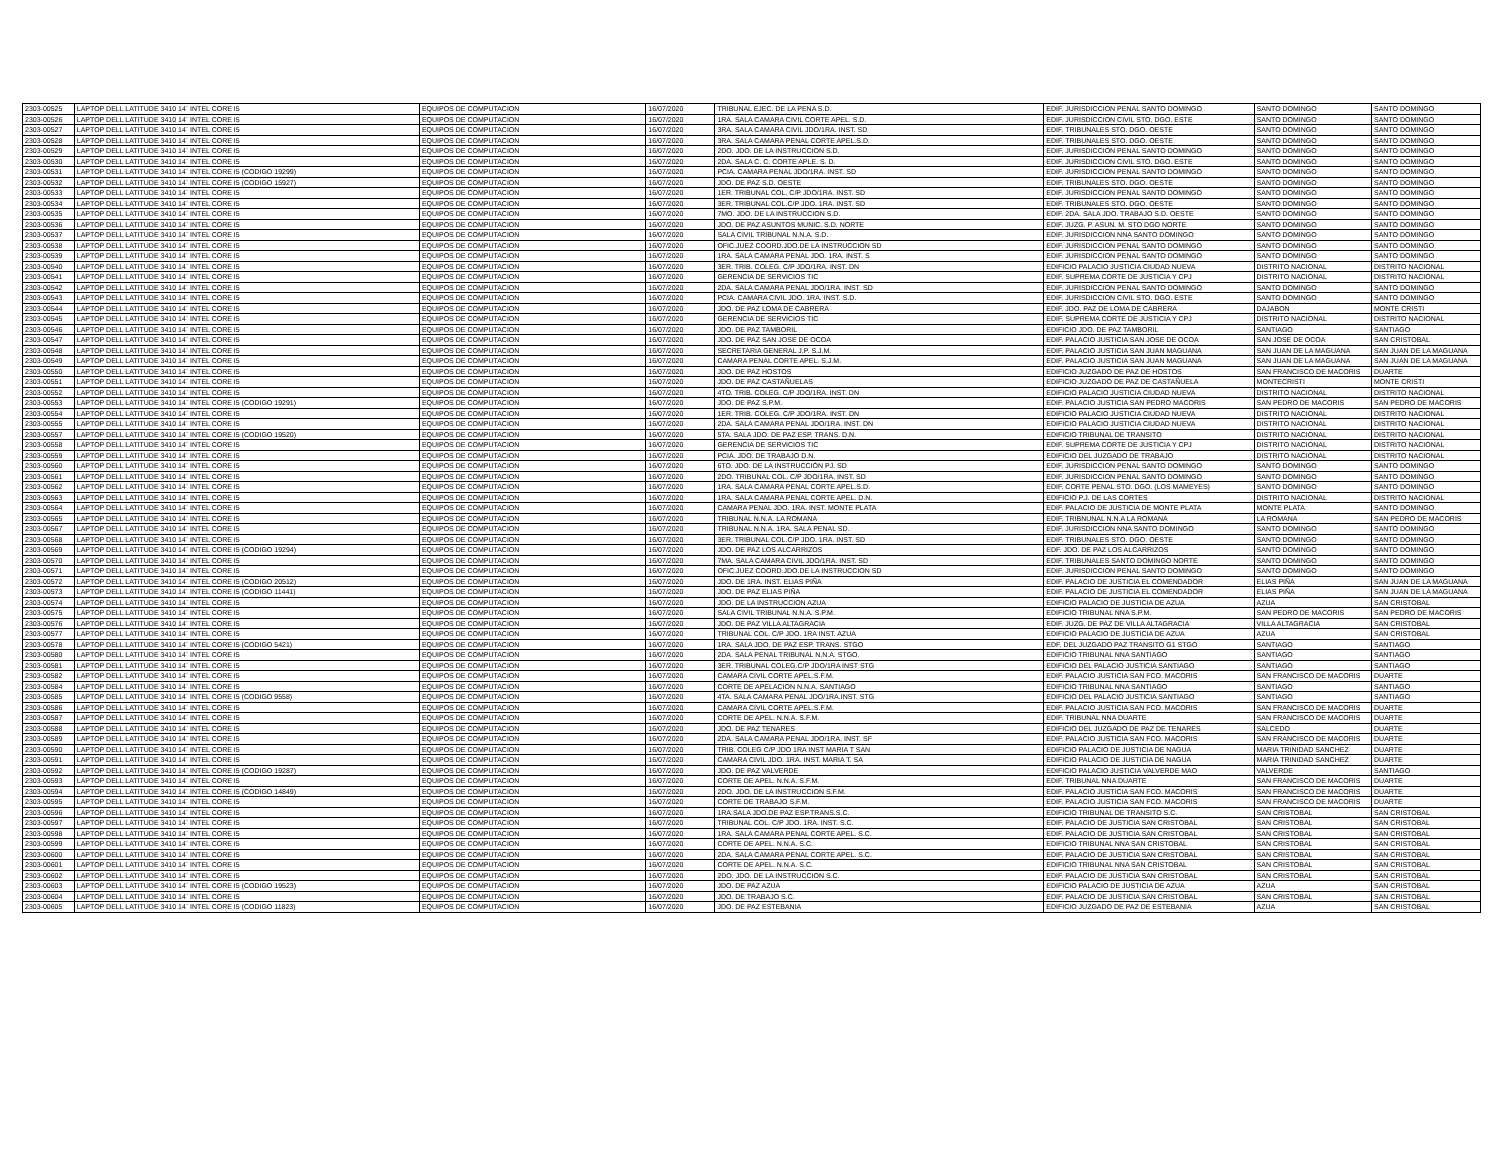| 2303-00525 | LAPTOP DELL LATITUDE 3410 14¨ INTEL CORE I5 | EQUIPOS DE COMPUTACION | 16/07/2020 | TRIBUNAL EJEC. DE LA PENA S.D. | EDIF. JURISDICCION PENAL SANTO DOMINGO | SANTO DOMINGO | SANTO DOMINGO |
| 2303-00526 | LAPTOP DELL LATITUDE 3410 14¨ INTEL CORE I5 | EQUIPOS DE COMPUTACION | 16/07/2020 | 1RA. SALA CAMARA CIVIL CORTE APEL. S.D. | EDIF. JURISDICCION CIVIL STO. DGO. ESTE | SANTO DOMINGO | SANTO DOMINGO |
| 2303-00527 | LAPTOP DELL LATITUDE 3410 14¨ INTEL CORE I5 | EQUIPOS DE COMPUTACION | 16/07/2020 | 3RA. SALA CAMARA CIVIL JDO/1RA. INST. SD | EDIF. TRIBUNALES STO. DGO. OESTE | SANTO DOMINGO | SANTO DOMINGO |
| 2303-00528 | LAPTOP DELL LATITUDE 3410 14¨ INTEL CORE I5 | EQUIPOS DE COMPUTACION | 16/07/2020 | 3RA. SALA CAMARA PENAL CORTE APEL.S.D. | EDIF. TRIBUNALES STO. DGO. OESTE | SANTO DOMINGO | SANTO DOMINGO |
| 2303-00529 | LAPTOP DELL LATITUDE 3410 14¨ INTEL CORE I5 | EQUIPOS DE COMPUTACION | 16/07/2020 | 2DO. JDO. DE LA INSTRUCCION S.D. | EDIF. JURISDICCION PENAL SANTO DOMINGO | SANTO DOMINGO | SANTO DOMINGO |
| 2303-00530 | LAPTOP DELL LATITUDE 3410 14¨ INTEL CORE I5 | EQUIPOS DE COMPUTACION | 16/07/2020 | 2DA. SALA C. C. CORTE APLE. S. D. | EDIF. JURISDICCION CIVIL STO. DGO. ESTE | SANTO DOMINGO | SANTO DOMINGO |
| 2303-00531 | LAPTOP DELL LATITUDE 3410 14¨ INTEL CORE I5 (CODIGO 19299) | EQUIPOS DE COMPUTACION | 16/07/2020 | PCIA. CAMARA PENAL JDO/1RA. INST. SD | EDIF. JURISDICCION PENAL SANTO DOMINGO | SANTO DOMINGO | SANTO DOMINGO |
| 2303-00532 | LAPTOP DELL LATITUDE 3410 14¨ INTEL CORE I5 (CODIGO 15927) | EQUIPOS DE COMPUTACION | 16/07/2020 | JDO. DE PAZ S.D. OESTE | EDIF. TRIBUNALES STO. DGO. OESTE | SANTO DOMINGO | SANTO DOMINGO |
| 2303-00533 | LAPTOP DELL LATITUDE 3410 14¨ INTEL CORE I5 | EQUIPOS DE COMPUTACION | 16/07/2020 | 1ER. TRIBUNAL COL. C/P JDO/1RA. INST. SD | EDIF. JURISDICCION PENAL SANTO DOMINGO | SANTO DOMINGO | SANTO DOMINGO |
| 2303-00534 | LAPTOP DELL LATITUDE 3410 14¨ INTEL CORE I5 | EQUIPOS DE COMPUTACION | 16/07/2020 | 3ER. TRIBUNAL COL.C/P JDO. 1RA. INST. SD | EDIF. TRIBUNALES STO. DGO. OESTE | SANTO DOMINGO | SANTO DOMINGO |
| 2303-00535 | LAPTOP DELL LATITUDE 3410 14¨ INTEL CORE I5 | EQUIPOS DE COMPUTACION | 16/07/2020 | 7MO. JDO. DE LA INSTRUCCION S.D. | EDIF. 2DA. SALA JDO. TRABAJO S.D. OESTE | SANTO DOMINGO | SANTO DOMINGO |
| 2303-00536 | LAPTOP DELL LATITUDE 3410 14¨ INTEL CORE I5 | EQUIPOS DE COMPUTACION | 16/07/2020 | JDO. DE PAZ ASUNTOS MUNIC. S.D. NORTE | EDIF. JUZG. P. ASUN. M. STO DGO NORTE | SANTO DOMINGO | SANTO DOMINGO |
| 2303-00537 | LAPTOP DELL LATITUDE 3410 14¨ INTEL CORE I5 | EQUIPOS DE COMPUTACION | 16/07/2020 | SALA CIVIL TRIBUNAL N.N.A. S.D. | EDIF. JURISDICCION NNA SANTO DOMINGO | SANTO DOMINGO | SANTO DOMINGO |
| 2303-00538 | LAPTOP DELL LATITUDE 3410 14¨ INTEL CORE I5 | EQUIPOS DE COMPUTACION | 16/07/2020 | OFIC.JUEZ COORD.JDO.DE LA INSTRUCCION SD | EDIF. JURISDICCION PENAL SANTO DOMINGO | SANTO DOMINGO | SANTO DOMINGO |
| 2303-00539 | LAPTOP DELL LATITUDE 3410 14¨ INTEL CORE I5 | EQUIPOS DE COMPUTACION | 16/07/2020 | 1RA. SALA CAMARA PENAL JDO. 1RA. INST. S | EDIF. JURISDICCION PENAL SANTO DOMINGO | SANTO DOMINGO | SANTO DOMINGO |
| 2303-00540 | LAPTOP DELL LATITUDE 3410 14¨ INTEL CORE I5 | EQUIPOS DE COMPUTACION | 16/07/2020 | 3ER. TRIB. COLEG. C/P JDO/1RA. INST. DN | EDIFICIO PALACIO JUSTICIA CIUDAD NUEVA | DISTRITO NACIONAL | DISTRITO NACIONAL |
| 2303-00541 | LAPTOP DELL LATITUDE 3410 14¨ INTEL CORE I5 | EQUIPOS DE COMPUTACION | 16/07/2020 | GERENCIA DE SERVICIOS TIC | EDIF. SUPREMA CORTE DE JUSTICIA Y CPJ | DISTRITO NACIONAL | DISTRITO NACIONAL |
| 2303-00542 | LAPTOP DELL LATITUDE 3410 14¨ INTEL CORE I5 | EQUIPOS DE COMPUTACION | 16/07/2020 | 2DA. SALA CAMARA PENAL JDO/1RA. INST. SD | EDIF. JURISDICCION PENAL SANTO DOMINGO | SANTO DOMINGO | SANTO DOMINGO |
| 2303-00543 | LAPTOP DELL LATITUDE 3410 14¨ INTEL CORE I5 | EQUIPOS DE COMPUTACION | 16/07/2020 | PCIA. CAMARA CIVIL JDO. 1RA. INST. S.D. | EDIF. JURISDICCION CIVIL STO. DGO. ESTE | SANTO DOMINGO | SANTO DOMINGO |
| 2303-00544 | LAPTOP DELL LATITUDE 3410 14¨ INTEL CORE I5 | EQUIPOS DE COMPUTACION | 16/07/2020 | JDO. DE PAZ LOMA DE CABRERA | EDIF. JDO. PAZ DE LOMA DE CABRERA | DAJABON | MONTE CRISTI |
| 2303-00545 | LAPTOP DELL LATITUDE 3410 14¨ INTEL CORE I5 | EQUIPOS DE COMPUTACION | 16/07/2020 | GERENCIA DE SERVICIOS TIC | EDIF. SUPREMA CORTE DE JUSTICIA Y CPJ | DISTRITO NACIONAL | DISTRITO NACIONAL |
| 2303-00546 | LAPTOP DELL LATITUDE 3410 14¨ INTEL CORE I5 | EQUIPOS DE COMPUTACION | 16/07/2020 | JDO. DE PAZ TAMBORIL | EDIFICIO JDO. DE PAZ TAMBORIL | SANTIAGO | SANTIAGO |
| 2303-00547 | LAPTOP DELL LATITUDE 3410 14¨ INTEL CORE I5 | EQUIPOS DE COMPUTACION | 16/07/2020 | JDO. DE PAZ SAN JOSE DE OCOA | EDIF. PALACIO JUSTICIA SAN JOSE DE OCOA | SAN JOSE DE OCOA | SAN CRISTOBAL |
| 2303-00548 | LAPTOP DELL LATITUDE 3410 14¨ INTEL CORE I5 | EQUIPOS DE COMPUTACION | 16/07/2020 | SECRETARIA GENERAL J.P. S.J.M. | EDIF. PALACIO JUSTICIA SAN JUAN MAGUANA | SAN JUAN DE LA MAGUANA | SAN JUAN DE LA MAGUANA |
| 2303-00549 | LAPTOP DELL LATITUDE 3410 14¨ INTEL CORE I5 | EQUIPOS DE COMPUTACION | 16/07/2020 | CAMARA PENAL CORTE APEL. S.J.M. | EDIF. PALACIO JUSTICIA SAN JUAN MAGUANA | SAN JUAN DE LA MAGUANA | SAN JUAN DE LA MAGUANA |
| 2303-00550 | LAPTOP DELL LATITUDE 3410 14¨ INTEL CORE I5 | EQUIPOS DE COMPUTACION | 16/07/2020 | JDO. DE PAZ HOSTOS | EDIFICIO JUZGADO DE PAZ DE HOSTOS | SAN FRANCISCO DE MACORIS | DUARTE |
| 2303-00551 | LAPTOP DELL LATITUDE 3410 14¨ INTEL CORE I5 | EQUIPOS DE COMPUTACION | 16/07/2020 | JDO. DE PAZ CASTAÑUELAS | EDIFICIO JUZGADO DE PAZ DE CASTAÑUELA | MONTECRISTI | MONTE CRISTI |
| 2303-00552 | LAPTOP DELL LATITUDE 3410 14¨ INTEL CORE I5 | EQUIPOS DE COMPUTACION | 16/07/2020 | 4TO. TRIB. COLEG. C/P JDO/1RA. INST. DN | EDIFICIO PALACIO JUSTICIA CIUDAD NUEVA | DISTRITO NACIONAL | DISTRITO NACIONAL |
| 2303-00553 | LAPTOP DELL LATITUDE 3410 14¨ INTEL CORE I5 (CODIGO 19291) | EQUIPOS DE COMPUTACION | 16/07/2020 | JDO. DE PAZ S.P.M. | EDIF. PALACIO JUSTICIA SAN PEDRO MACORIS | SAN PEDRO DE MACORIS | SAN PEDRO DE MACORIS |
| 2303-00554 | LAPTOP DELL LATITUDE 3410 14¨ INTEL CORE I5 | EQUIPOS DE COMPUTACION | 16/07/2020 | 1ER. TRIB. COLEG. C/P JDO/1RA. INST. DN | EDIFICIO PALACIO JUSTICIA CIUDAD NUEVA | DISTRITO NACIONAL | DISTRITO NACIONAL |
| 2303-00555 | LAPTOP DELL LATITUDE 3410 14¨ INTEL CORE I5 | EQUIPOS DE COMPUTACION | 16/07/2020 | 2DA. SALA CAMARA PENAL JDO/1RA. INST. DN | EDIFICIO PALACIO JUSTICIA CIUDAD NUEVA | DISTRITO NACIONAL | DISTRITO NACIONAL |
| 2303-00557 | LAPTOP DELL LATITUDE 3410 14¨ INTEL CORE I5 (CODIGO 19520) | EQUIPOS DE COMPUTACION | 16/07/2020 | 5TA. SALA JDO. DE PAZ ESP. TRANS. D.N. | EDIFICIO TRIBUNAL DE TRANSITO | DISTRITO NACIONAL | DISTRITO NACIONAL |
| 2303-00558 | LAPTOP DELL LATITUDE 3410 14¨ INTEL CORE I5 | EQUIPOS DE COMPUTACION | 16/07/2020 | GERENCIA DE SERVICIOS TIC | EDIF. SUPREMA CORTE DE JUSTICIA Y CPJ | DISTRITO NACIONAL | DISTRITO NACIONAL |
| 2303-00559 | LAPTOP DELL LATITUDE 3410 14¨ INTEL CORE I5 | EQUIPOS DE COMPUTACION | 16/07/2020 | PCIA. JDO. DE TRABAJO D.N. | EDIFICIO DEL JUZGADO DE TRABAJO | DISTRITO NACIONAL | DISTRITO NACIONAL |
| 2303-00560 | LAPTOP DELL LATITUDE 3410 14¨ INTEL CORE I5 | EQUIPOS DE COMPUTACION | 16/07/2020 | 6TO. JDO. DE LA INSTRUCCIÓN PJ. SD | EDIF. JURISDICCION PENAL SANTO DOMINGO | SANTO DOMINGO | SANTO DOMINGO |
| 2303-00561 | LAPTOP DELL LATITUDE 3410 14¨ INTEL CORE I5 | EQUIPOS DE COMPUTACION | 16/07/2020 | 2DO. TRIBUNAL COL. C/P JDO/1RA. INST. SD | EDIF. JURISDICCION PENAL SANTO DOMINGO | SANTO DOMINGO | SANTO DOMINGO |
| 2303-00562 | LAPTOP DELL LATITUDE 3410 14¨ INTEL CORE I5 | EQUIPOS DE COMPUTACION | 16/07/2020 | 1RA. SALA CAMARA PENAL CORTE APEL.S.D. | EDIF. CORTE PENAL STO. DGO. (LOS MAMEYES) | SANTO DOMINGO | SANTO DOMINGO |
| 2303-00563 | LAPTOP DELL LATITUDE 3410 14¨ INTEL CORE I5 | EQUIPOS DE COMPUTACION | 16/07/2020 | 1RA. SALA CAMARA PENAL CORTE APEL. D.N. | EDIFICIO P.J. DE LAS CORTES | DISTRITO NACIONAL | DISTRITO NACIONAL |
| 2303-00564 | LAPTOP DELL LATITUDE 3410 14¨ INTEL CORE I5 | EQUIPOS DE COMPUTACION | 16/07/2020 | CAMARA PENAL JDO. 1RA. INST. MONTE PLATA | EDIF. PALACIO DE JUSTICIA DE MONTE PLATA | MONTE PLATA | SANTO DOMINGO |
| 2303-00565 | LAPTOP DELL LATITUDE 3410 14¨ INTEL CORE I5 | EQUIPOS DE COMPUTACION | 16/07/2020 | TRIBUNAL N.N.A. LA ROMANA | EDIF. TRIBNUNAL N.N.A LA ROMANA | LA ROMANA | SAN PEDRO DE MACORIS |
| 2303-00567 | LAPTOP DELL LATITUDE 3410 14¨ INTEL CORE I5 | EQUIPOS DE COMPUTACION | 16/07/2020 | TRIBUNAL N.N.A. 1RA. SALA PENAL SD. | EDIF. JURISDICCION NNA SANTO DOMINGO | SANTO DOMINGO | SANTO DOMINGO |
| 2303-00568 | LAPTOP DELL LATITUDE 3410 14¨ INTEL CORE I5 | EQUIPOS DE COMPUTACION | 16/07/2020 | 3ER. TRIBUNAL COL.C/P JDO. 1RA. INST. SD | EDIF. TRIBUNALES STO. DGO. OESTE | SANTO DOMINGO | SANTO DOMINGO |
| 2303-00569 | LAPTOP DELL LATITUDE 3410 14¨ INTEL CORE I5 (CODIGO 19294) | EQUIPOS DE COMPUTACION | 16/07/2020 | JDO. DE PAZ LOS ALCARRIZOS | EDF. JDO. DE PAZ LOS ALCARRIZOS | SANTO DOMINGO | SANTO DOMINGO |
| 2303-00570 | LAPTOP DELL LATITUDE 3410 14¨ INTEL CORE I5 | EQUIPOS DE COMPUTACION | 16/07/2020 | 7MA. SALA CAMARA CIVIL JDO/1RA. INST. SD | EDIF. TRIBUNALES SANTO DOMINGO NORTE | SANTO DOMINGO | SANTO DOMINGO |
| 2303-00571 | LAPTOP DELL LATITUDE 3410 14¨ INTEL CORE I5 | EQUIPOS DE COMPUTACION | 16/07/2020 | OFIC.JUEZ COORD.JDO.DE LA INSTRUCCION SD | EDIF. JURISDICCION PENAL SANTO DOMINGO | SANTO DOMINGO | SANTO DOMINGO |
| 2303-00572 | LAPTOP DELL LATITUDE 3410 14¨ INTEL CORE I5 (CODIGO 20512) | EQUIPOS DE COMPUTACION | 16/07/2020 | JDO. DE 1RA. INST. ELIAS PIÑA | EDIF. PALACIO DE JUSTICIA EL COMENDADOR | ELIAS PIÑA | SAN JUAN DE LA MAGUANA |
| 2303-00573 | LAPTOP DELL LATITUDE 3410 14¨ INTEL CORE I5 (CODIGO 11441) | EQUIPOS DE COMPUTACION | 16/07/2020 | JDO. DE PAZ ELIAS PIÑA | EDIF. PALACIO DE JUSTICIA EL COMENDADOR | ELIAS PIÑA | SAN JUAN DE LA MAGUANA |
| 2303-00574 | LAPTOP DELL LATITUDE 3410 14¨ INTEL CORE I5 | EQUIPOS DE COMPUTACION | 16/07/2020 | JDO. DE LA INSTRUCCION AZUA | EDIFICIO PALACIO DE JUSTICIA DE AZUA | AZUA | SAN CRISTOBAL |
| 2303-00575 | LAPTOP DELL LATITUDE 3410 14¨ INTEL CORE I5 | EQUIPOS DE COMPUTACION | 16/07/2020 | SALA CIVIL TRIBUNAL N.N.A. S.P.M. | EDIFICIO TRIBUNAL NNA S.P.M. | SAN PEDRO DE MACORIS | SAN PEDRO DE MACORIS |
| 2303-00576 | LAPTOP DELL LATITUDE 3410 14¨ INTEL CORE I5 | EQUIPOS DE COMPUTACION | 16/07/2020 | JDO. DE PAZ VILLA ALTAGRACIA | EDIF. JUZG. DE PAZ DE VILLA ALTAGRACIA | VILLA ALTAGRACIA | SAN CRISTOBAL |
| 2303-00577 | LAPTOP DELL LATITUDE 3410 14¨ INTEL CORE I5 | EQUIPOS DE COMPUTACION | 16/07/2020 | TRIBUNAL COL. C/P JDO. 1RA INST. AZUA | EDIFICIO PALACIO DE JUSTICIA DE AZUA | AZUA | SAN CRISTOBAL |
| 2303-00578 | LAPTOP DELL LATITUDE 3410 14¨ INTEL CORE I5 (CODIGO 5421) | EQUIPOS DE COMPUTACION | 16/07/2020 | 1RA. SALA JDO. DE PAZ ESP. TRANS. STGO | EDF. DEL JUZGADO PAZ TRANSITO G1 STGO | SANTIAGO | SANTIAGO |
| 2303-00580 | LAPTOP DELL LATITUDE 3410 14¨ INTEL CORE I5 | EQUIPOS DE COMPUTACION | 16/07/2020 | 2DA. SALA PENAL TRIBUNAL N.N.A. STGO. | EDIFICIO TRIBUNAL NNA SANTIAGO | SANTIAGO | SANTIAGO |
| 2303-00581 | LAPTOP DELL LATITUDE 3410 14¨ INTEL CORE I5 | EQUIPOS DE COMPUTACION | 16/07/2020 | 3ER. TRIBUNAL COLEG.C/P JDO/1RA INST STG | EDIFICIO DEL PALACIO JUSTICIA SANTIAGO | SANTIAGO | SANTIAGO |
| 2303-00582 | LAPTOP DELL LATITUDE 3410 14¨ INTEL CORE I5 | EQUIPOS DE COMPUTACION | 16/07/2020 | CAMARA CIVIL CORTE APEL.S.F.M. | EDIF. PALACIO JUSTICIA SAN FCO. MACORIS | SAN FRANCISCO DE MACORIS | DUARTE |
| 2303-00584 | LAPTOP DELL LATITUDE 3410 14¨ INTEL CORE I5 | EQUIPOS DE COMPUTACION | 16/07/2020 | CORTE DE APELACION N.N.A. SANTIAGO | EDIFICIO TRIBUNAL NNA SANTIAGO | SANTIAGO | SANTIAGO |
| 2303-00585 | LAPTOP DELL LATITUDE 3410 14¨ INTEL CORE I5 (CODIGO 9558) | EQUIPOS DE COMPUTACION | 16/07/2020 | 4TA. SALA CAMARA PENAL JDO/1RA.INST. STG | EDIFICIO DEL PALACIO JUSTICIA SANTIAGO | SANTIAGO | SANTIAGO |
| 2303-00586 | LAPTOP DELL LATITUDE 3410 14¨ INTEL CORE I5 | EQUIPOS DE COMPUTACION | 16/07/2020 | CAMARA CIVIL CORTE APEL.S.F.M. | EDIF. PALACIO JUSTICIA SAN FCO. MACORIS | SAN FRANCISCO DE MACORIS | DUARTE |
| 2303-00587 | LAPTOP DELL LATITUDE 3410 14¨ INTEL CORE I5 | EQUIPOS DE COMPUTACION | 16/07/2020 | CORTE DE APEL. N.N.A. S.F.M. | EDIF. TRIBUNAL NNA DUARTE | SAN FRANCISCO DE MACORIS | DUARTE |
| 2303-00588 | LAPTOP DELL LATITUDE 3410 14¨ INTEL CORE I5 | EQUIPOS DE COMPUTACION | 16/07/2020 | JDO. DE PAZ TENARES | EDIFICIO DEL JUZGADO DE PAZ DE TENARES | SALCEDO | DUARTE |
| 2303-00589 | LAPTOP DELL LATITUDE 3410 14¨ INTEL CORE I5 | EQUIPOS DE COMPUTACION | 16/07/2020 | 2DA. SALA CAMARA PENAL JDO/1RA. INST. SF | EDIF. PALACIO JUSTICIA SAN FCO. MACORIS | SAN FRANCISCO DE MACORIS | DUARTE |
| 2303-00590 | LAPTOP DELL LATITUDE 3410 14¨ INTEL CORE I5 | EQUIPOS DE COMPUTACION | 16/07/2020 | TRIB. COLEG C/P JDO 1RA INST MARIA T SAN | EDIFICIO PALACIO DE JUSTICIA DE NAGUA | MARIA TRINIDAD SANCHEZ | DUARTE |
| 2303-00591 | LAPTOP DELL LATITUDE 3410 14¨ INTEL CORE I5 | EQUIPOS DE COMPUTACION | 16/07/2020 | CAMARA CIVIL JDO. 1RA. INST. MARIA T. SA | EDIFICIO PALACIO DE JUSTICIA DE NAGUA | MARIA TRINIDAD SANCHEZ | DUARTE |
| 2303-00592 | LAPTOP DELL LATITUDE 3410 14¨ INTEL CORE I5 (CODIGO 19287) | EQUIPOS DE COMPUTACION | 16/07/2020 | JDO. DE PAZ VALVERDE | EDIFICIO PALACIO JUSTICIA VALVERDE MAO | VALVERDE | SANTIAGO |
| 2303-00593 | LAPTOP DELL LATITUDE 3410 14¨ INTEL CORE I5 | EQUIPOS DE COMPUTACION | 16/07/2020 | CORTE DE APEL. N.N.A. S.F.M. | EDIF. TRIBUNAL NNA DUARTE | SAN FRANCISCO DE MACORIS | DUARTE |
| 2303-00594 | LAPTOP DELL LATITUDE 3410 14¨ INTEL CORE I5 (CODIGO 14849) | EQUIPOS DE COMPUTACION | 16/07/2020 | 2DO. JDO. DE LA INSTRUCCION S.F.M. | EDIF. PALACIO JUSTICIA SAN FCO. MACORIS | SAN FRANCISCO DE MACORIS | DUARTE |
| 2303-00595 | LAPTOP DELL LATITUDE 3410 14¨ INTEL CORE I5 | EQUIPOS DE COMPUTACION | 16/07/2020 | CORTE DE TRABAJO S.F.M. | EDIF. PALACIO JUSTICIA SAN FCO. MACORIS | SAN FRANCISCO DE MACORIS | DUARTE |
| 2303-00596 | LAPTOP DELL LATITUDE 3410 14¨ INTEL CORE I5 | EQUIPOS DE COMPUTACION | 16/07/2020 | 1RA.SALA JDO.DE PAZ ESP.TRANS.S.C. | EDIFICIO TRIBUNAL DE TRANSITO S.C. | SAN CRISTOBAL | SAN CRISTOBAL |
| 2303-00597 | LAPTOP DELL LATITUDE 3410 14¨ INTEL CORE I5 | EQUIPOS DE COMPUTACION | 16/07/2020 | TRIBUNAL COL. C/P JDO. 1RA. INST. S.C. | EDIF. PALACIO DE JUSTICIA SAN CRISTOBAL | SAN CRISTOBAL | SAN CRISTOBAL |
| 2303-00598 | LAPTOP DELL LATITUDE 3410 14¨ INTEL CORE I5 | EQUIPOS DE COMPUTACION | 16/07/2020 | 1RA. SALA CAMARA PENAL CORTE APEL. S.C. | EDIF. PALACIO DE JUSTICIA SAN CRISTOBAL | SAN CRISTOBAL | SAN CRISTOBAL |
| 2303-00599 | LAPTOP DELL LATITUDE 3410 14¨ INTEL CORE I5 | EQUIPOS DE COMPUTACION | 16/07/2020 | CORTE DE APEL. N.N.A. S.C. | EDIFICIO TRIBUNAL NNA SAN CRISTOBAL | SAN CRISTOBAL | SAN CRISTOBAL |
| 2303-00600 | LAPTOP DELL LATITUDE 3410 14¨ INTEL CORE I5 | EQUIPOS DE COMPUTACION | 16/07/2020 | 2DA. SALA CAMARA PENAL CORTE APEL. S.C. | EDIF. PALACIO DE JUSTICIA SAN CRISTOBAL | SAN CRISTOBAL | SAN CRISTOBAL |
| 2303-00601 | LAPTOP DELL LATITUDE 3410 14¨ INTEL CORE I5 | EQUIPOS DE COMPUTACION | 16/07/2020 | CORTE DE APEL. N.N.A. S.C. | EDIFICIO TRIBUNAL NNA SAN CRISTOBAL | SAN CRISTOBAL | SAN CRISTOBAL |
| 2303-00602 | LAPTOP DELL LATITUDE 3410 14¨ INTEL CORE I5 | EQUIPOS DE COMPUTACION | 16/07/2020 | 2DO. JDO. DE LA INSTRUCCION S.C. | EDIF. PALACIO DE JUSTICIA SAN CRISTOBAL | SAN CRISTOBAL | SAN CRISTOBAL |
| 2303-00603 | LAPTOP DELL LATITUDE 3410 14¨ INTEL CORE I5 (CODIGO 19523) | EQUIPOS DE COMPUTACION | 16/07/2020 | JDO. DE PAZ AZUA | EDIFICIO PALACIO DE JUSTICIA DE AZUA | AZUA | SAN CRISTOBAL |
| 2303-00604 | LAPTOP DELL LATITUDE 3410 14¨ INTEL CORE I5 | EQUIPOS DE COMPUTACION | 16/07/2020 | JDO. DE TRABAJO S.C. | EDIF. PALACIO DE JUSTICIA SAN CRISTOBAL | SAN CRISTOBAL | SAN CRISTOBAL |
| 2303-00605 | LAPTOP DELL LATITUDE 3410 14¨ INTEL CORE I5 (CODIGO 11823) | EQUIPOS DE COMPUTACION | 16/07/2020 | JDO. DE PAZ ESTEBANIA | EDIFICIO JUZGADO DE PAZ DE ESTEBANIA | AZUA | SAN CRISTOBAL |